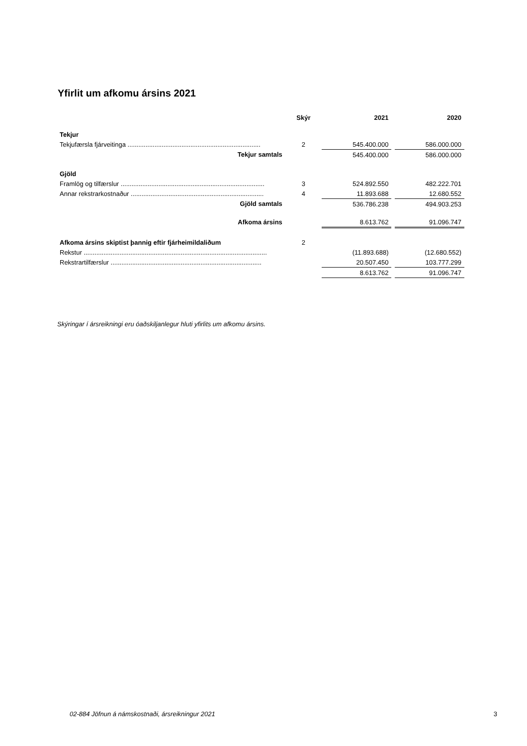Yfirlit um afkomu ársins 2021
| | Skýr | 2021 | | 2020 |
| Tekjur | | | | |
| Tekjufærsla fjárveitinga .......................................................................... | 2 | 545.400.000 | | 586.000.000 |
| Tekjur samtals | | 545.400.000 | | 586.000.000 |
| Gjöld | | | | |
| Framlög og tilfærslur ................................................................................ | 3 | 524.892.550 | | 482.222.701 |
| Annar rekstrarkostnaður .......................................................................... | 4 | 11.893.688 | | 12.680.552 |
| Gjöld samtals | | 536.786.238 | | 494.903.253 |
| Afkoma ársins | | 8.613.762 | | 91.096.747 |
| Afkoma ársins skiptist þannig eftir fjárheimildaliðum | 2 | | | |
| Rekstur ...................................................................................................... | | (11.893.688) | | (12.680.552) |
| Rekstrartilfærslur .................................................................................... | | 20.507.450 | | 103.777.299 |
| | | 8.613.762 | | 91.096.747 |
Skýringar í ársreikningi eru óaðskiljanlegur hluti yfirlits um afkomu ársins.
02-884 Jöfnun á námskostnaði, ársreikningur 2021 3